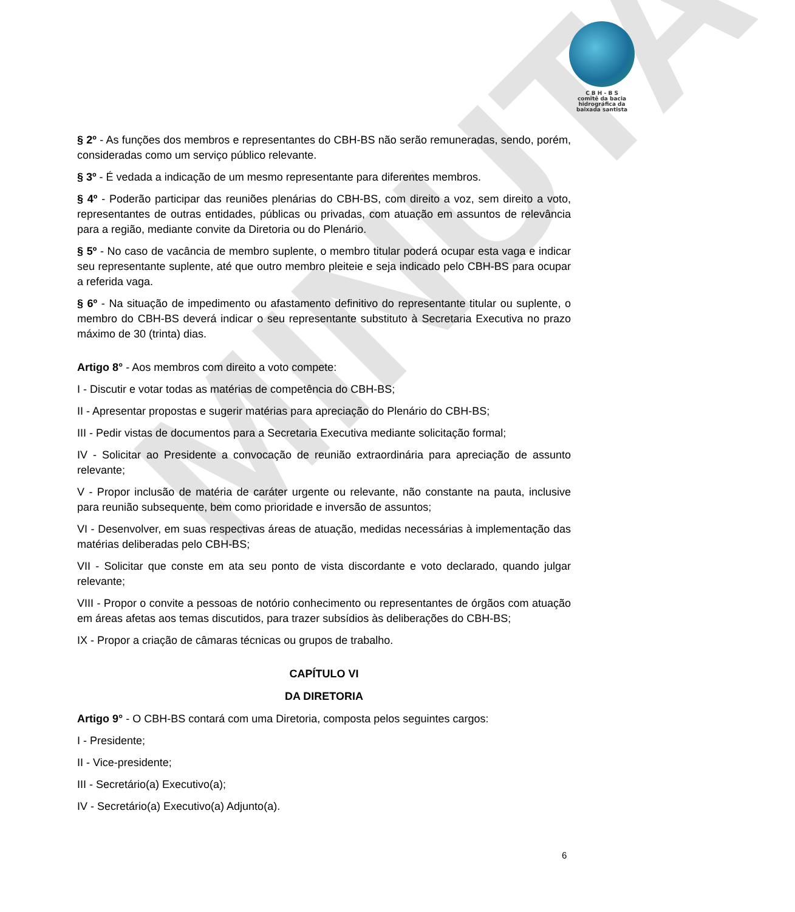MINUTA
C B H - B S
comitê da bacia
hidrográfica da
baixada santista
§ 2º - As funções dos membros e representantes do CBH-BS não serão remuneradas, sendo, porém, consideradas como um serviço público relevante.
§ 3º - É vedada a indicação de um mesmo representante para diferentes membros.
§ 4º - Poderão participar das reuniões plenárias do CBH-BS, com direito a voz, sem direito a voto, representantes de outras entidades, públicas ou privadas, com atuação em assuntos de relevância para a região, mediante convite da Diretoria ou do Plenário.
§ 5º - No caso de vacância de membro suplente, o membro titular poderá ocupar esta vaga e indicar seu representante suplente, até que outro membro pleiteie e seja indicado pelo CBH-BS para ocupar a referida vaga.
§ 6º - Na situação de impedimento ou afastamento definitivo do representante titular ou suplente, o membro do CBH-BS deverá indicar o seu representante substituto à Secretaria Executiva no prazo máximo de 30 (trinta) dias.
Artigo 8° - Aos membros com direito a voto compete:
I - Discutir e votar todas as matérias de competência do CBH-BS;
II - Apresentar propostas e sugerir matérias para apreciação do Plenário do CBH-BS;
III - Pedir vistas de documentos para a Secretaria Executiva mediante solicitação formal;
IV - Solicitar ao Presidente a convocação de reunião extraordinária para apreciação de assunto relevante;
V - Propor inclusão de matéria de caráter urgente ou relevante, não constante na pauta, inclusive para reunião subsequente, bem como prioridade e inversão de assuntos;
VI - Desenvolver, em suas respectivas áreas de atuação, medidas necessárias à implementação das matérias deliberadas pelo CBH-BS;
VII - Solicitar que conste em ata seu ponto de vista discordante e voto declarado, quando julgar relevante;
VIII - Propor o convite a pessoas de notório conhecimento ou representantes de órgãos com atuação em áreas afetas aos temas discutidos, para trazer subsídios às deliberações do CBH-BS;
IX - Propor a criação de câmaras técnicas ou grupos de trabalho.
CAPÍTULO VI
DA DIRETORIA
Artigo 9° - O CBH-BS contará com uma Diretoria, composta pelos seguintes cargos:
I - Presidente;
II - Vice-presidente;
III - Secretário(a) Executivo(a);
IV - Secretário(a) Executivo(a) Adjunto(a).
6